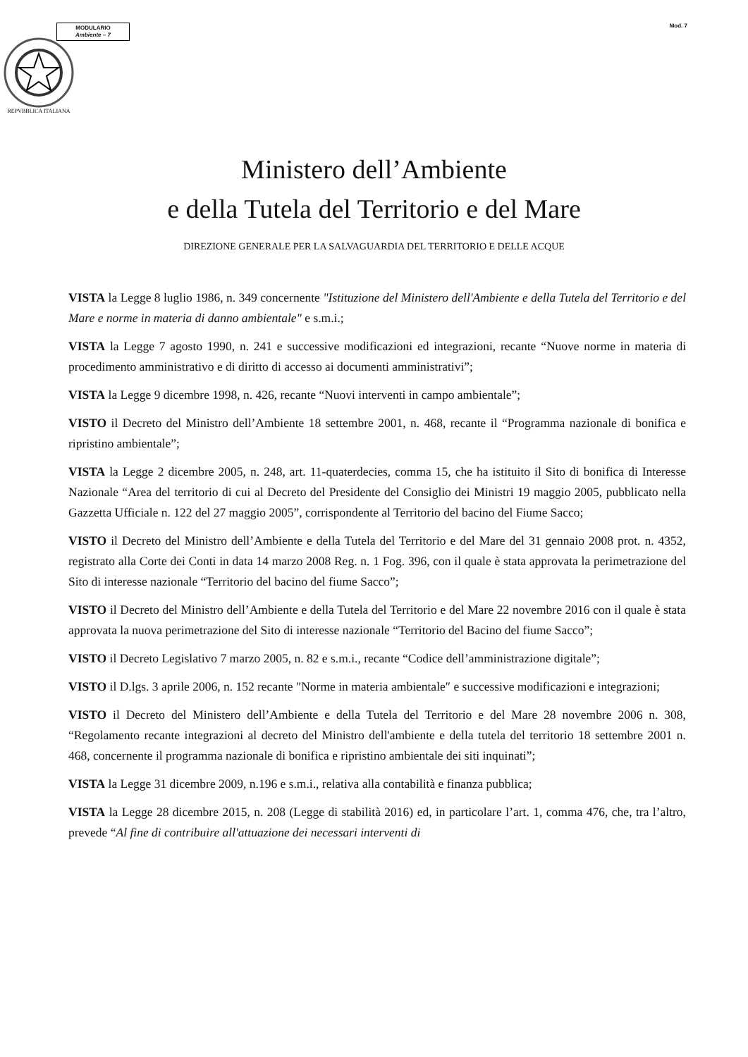MODULARIO
Ambiente – 7
Mod. 7
REPVBBLICA ITALIANA
Ministero dell’Ambiente
e della Tutela del Territorio e del Mare
DIREZIONE GENERALE PER LA SALVAGUARDIA DEL TERRITORIO E DELLE ACQUE
VISTA la Legge 8 luglio 1986, n. 349 concernente "Istituzione del Ministero dell'Ambiente e della Tutela del Territorio e del Mare e norme in materia di danno ambientale" e s.m.i.;
VISTA la Legge 7 agosto 1990, n. 241 e successive modificazioni ed integrazioni, recante “Nuove norme in materia di procedimento amministrativo e di diritto di accesso ai documenti amministrativi”;
VISTA la Legge 9 dicembre 1998, n. 426, recante “Nuovi interventi in campo ambientale”;
VISTO il Decreto del Ministro dell’Ambiente 18 settembre 2001, n. 468, recante il “Programma nazionale di bonifica e ripristino ambientale”;
VISTA la Legge 2 dicembre 2005, n. 248, art. 11-quaterdecies, comma 15, che ha istituito il Sito di bonifica di Interesse Nazionale “Area del territorio di cui al Decreto del Presidente del Consiglio dei Ministri 19 maggio 2005, pubblicato nella Gazzetta Ufficiale n. 122 del 27 maggio 2005”, corrispondente al Territorio del bacino del Fiume Sacco;
VISTO il Decreto del Ministro dell’Ambiente e della Tutela del Territorio e del Mare del 31 gennaio 2008 prot. n. 4352, registrato alla Corte dei Conti in data 14 marzo 2008 Reg. n. 1 Fog. 396, con il quale è stata approvata la perimetrazione del Sito di interesse nazionale “Territorio del bacino del fiume Sacco”;
VISTO il Decreto del Ministro dell’Ambiente e della Tutela del Territorio e del Mare 22 novembre 2016 con il quale è stata approvata la nuova perimetrazione del Sito di interesse nazionale “Territorio del Bacino del fiume Sacco”;
VISTO il Decreto Legislativo 7 marzo 2005, n. 82 e s.m.i., recante “Codice dell’amministrazione digitale”;
VISTO il D.lgs. 3 aprile 2006, n. 152 recante ″Norme in materia ambientale″ e successive modificazioni e integrazioni;
VISTO il Decreto del Ministero dell’Ambiente e della Tutela del Territorio e del Mare 28 novembre 2006 n. 308, “Regolamento recante integrazioni al decreto del Ministro dell'ambiente e della tutela del territorio 18 settembre 2001 n. 468, concernente il programma nazionale di bonifica e ripristino ambientale dei siti inquinati”;
VISTA la Legge 31 dicembre 2009, n.196 e s.m.i., relativa alla contabilità e finanza pubblica;
VISTA la Legge 28 dicembre 2015, n. 208 (Legge di stabilità 2016) ed, in particolare l’art. 1, comma 476, che, tra l’altro, prevede “Al fine di contribuire all'attuazione dei necessari interventi di